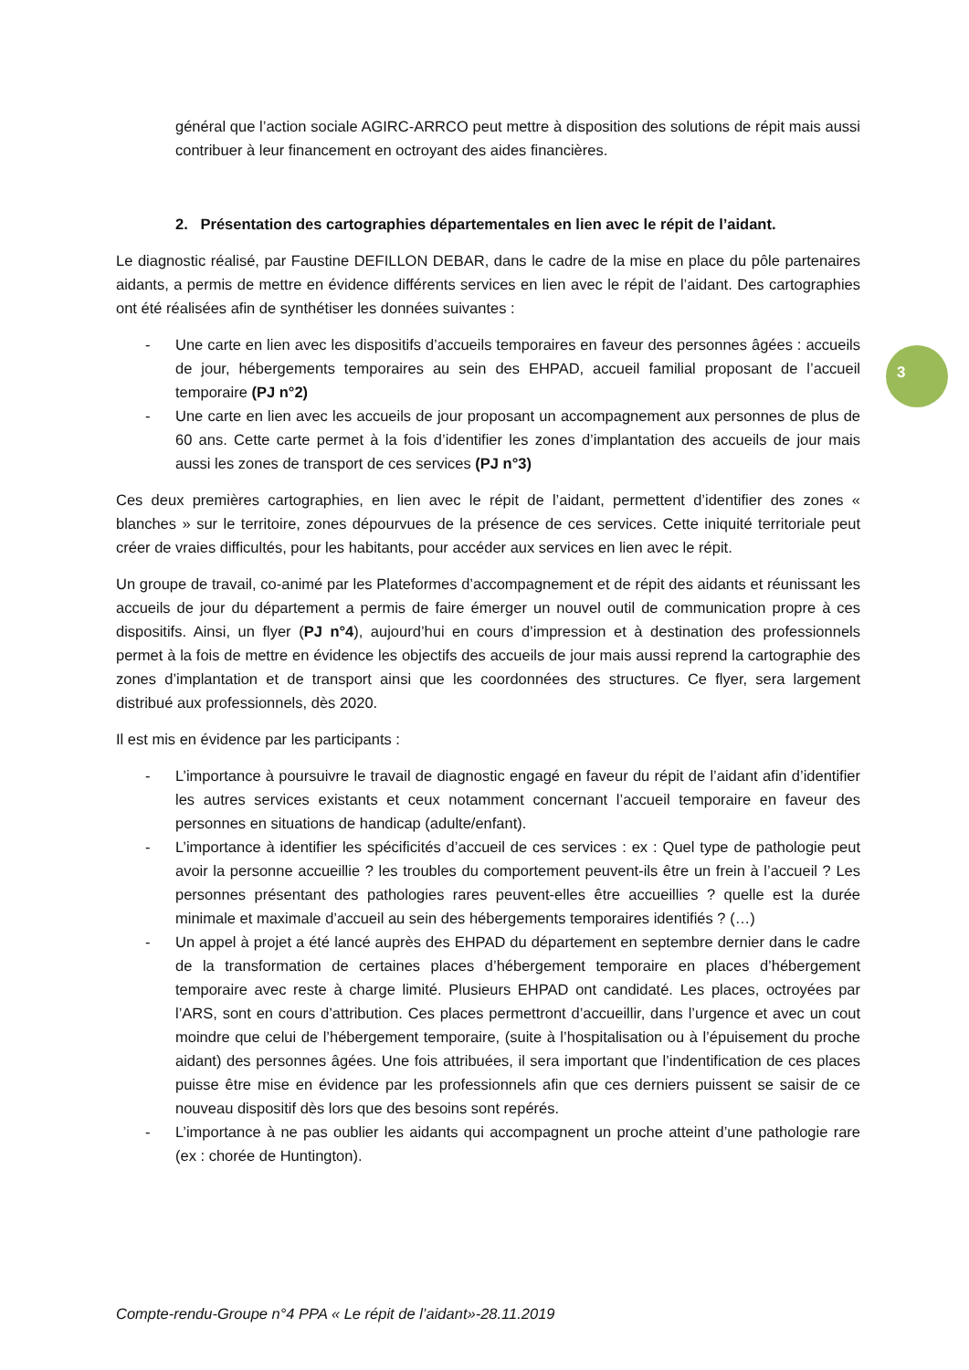3
général que l’action sociale AGIRC-ARRCO peut mettre à disposition des solutions de répit mais aussi contribuer à leur financement en octroyant des aides financières.
2. Présentation des cartographies départementales en lien avec le répit de l’aidant.
Le diagnostic réalisé, par Faustine DEFILLON DEBAR, dans le cadre de la mise en place du pôle partenaires aidants, a permis de mettre en évidence différents services en lien avec le répit de l’aidant. Des cartographies ont été réalisées afin de synthétiser les données suivantes :
- Une carte en lien avec les dispositifs d’accueils temporaires en faveur des personnes âgées : accueils de jour, hébergements temporaires au sein des EHPAD, accueil familial proposant de l’accueil temporaire (PJ n°2)
- Une carte en lien avec les accueils de jour proposant un accompagnement aux personnes de plus de 60 ans. Cette carte permet à la fois d’identifier les zones d’implantation des accueils de jour mais aussi les zones de transport de ces services (PJ n°3)
Ces deux premières cartographies, en lien avec le répit de l’aidant, permettent d’identifier des zones « blanches » sur le territoire, zones dépourvues de la présence de ces services. Cette iniquité territoriale peut créer de vraies difficultés, pour les habitants, pour accéder aux services en lien avec le répit.
Un groupe de travail, co-animé par les Plateformes d’accompagnement et de répit des aidants et réunissant les accueils de jour du département a permis de faire émerger un nouvel outil de communication propre à ces dispositifs. Ainsi, un flyer (PJ n°4), aujourd’hui en cours d’impression et à destination des professionnels permet à la fois de mettre en évidence les objectifs des accueils de jour mais aussi reprend la cartographie des zones d’implantation et de transport ainsi que les coordonnées des structures. Ce flyer, sera largement distribué aux professionnels, dès 2020.
Il est mis en évidence par les participants :
- L’importance à poursuivre le travail de diagnostic engagé en faveur du répit de l’aidant afin d’identifier les autres services existants et ceux notamment concernant l’accueil temporaire en faveur des personnes en situations de handicap (adulte/enfant).
- L’importance à identifier les spécificités d’accueil de ces services : ex : Quel type de pathologie peut avoir la personne accueillie ? les troubles du comportement peuvent-ils être un frein à l’accueil ? Les personnes présentant des pathologies rares peuvent-elles être accueillies ? quelle est la durée minimale et maximale d’accueil au sein des hébergements temporaires identifiés ? (…)
- Un appel à projet a été lancé auprès des EHPAD du département en septembre dernier dans le cadre de la transformation de certaines places d’hébergement temporaire en places d’hébergement temporaire avec reste à charge limité. Plusieurs EHPAD ont candidaté. Les places, octroyées par l’ARS, sont en cours d’attribution. Ces places permettront d’accueillir, dans l’urgence et avec un cout moindre que celui de l’hébergement temporaire, (suite à l’hospitalisation ou à l’épuisement du proche aidant) des personnes âgées. Une fois attribuées, il sera important que l’indentification de ces places puisse être mise en évidence par les professionnels afin que ces derniers puissent se saisir de ce nouveau dispositif dès lors que des besoins sont repérés.
- L’importance à ne pas oublier les aidants qui accompagnent un proche atteint d’une pathologie rare (ex : chorée de Huntington).
Compte-rendu-Groupe n°4 PPA « Le répit de l’aidant»-28.11.2019